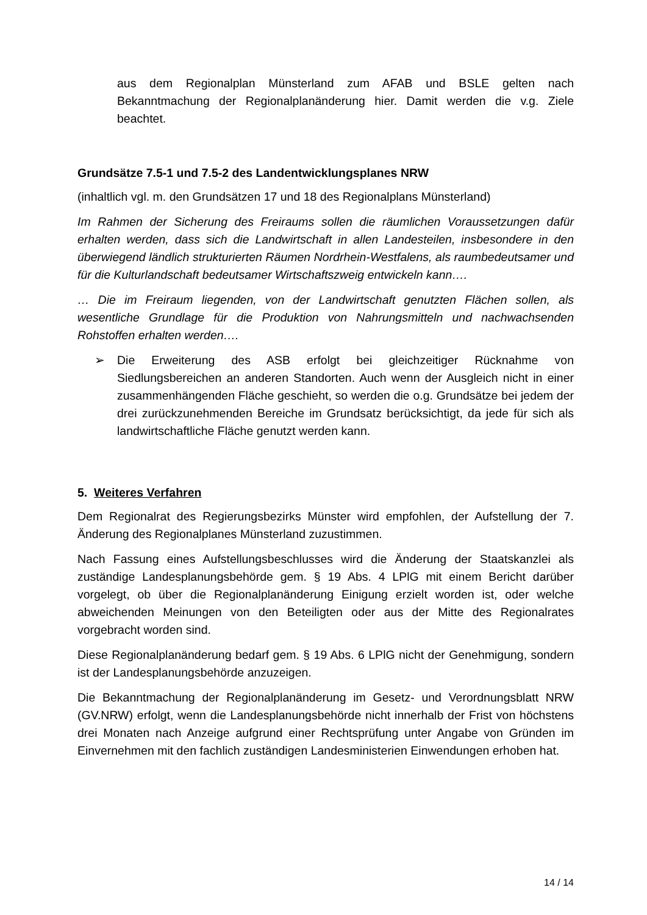aus dem Regionalplan Münsterland zum AFAB und BSLE gelten nach Bekanntmachung der Regionalplanänderung hier. Damit werden die v.g. Ziele beachtet.
Grundsätze 7.5-1 und 7.5-2 des Landentwicklungsplanes NRW
(inhaltlich vgl. m. den Grundsätzen 17 und 18 des Regionalplans Münsterland)
Im Rahmen der Sicherung des Freiraums sollen die räumlichen Voraussetzungen dafür erhalten werden, dass sich die Landwirtschaft in allen Landesteilen, insbesondere in den überwiegend ländlich strukturierten Räumen Nordrhein-Westfalens, als raumbedeutsamer und für die Kulturlandschaft bedeutsamer Wirtschaftszweig entwickeln kann….
… Die im Freiraum liegenden, von der Landwirtschaft genutzten Flächen sollen, als wesentliche Grundlage für die Produktion von Nahrungsmitteln und nachwachsenden Rohstoffen erhalten werden….
➢ Die Erweiterung des ASB erfolgt bei gleichzeitiger Rücknahme von Siedlungsbereichen an anderen Standorten. Auch wenn der Ausgleich nicht in einer zusammenhängenden Fläche geschieht, so werden die o.g. Grundsätze bei jedem der drei zurückzunehmenden Bereiche im Grundsatz berücksichtigt, da jede für sich als landwirtschaftliche Fläche genutzt werden kann.
5. Weiteres Verfahren
Dem Regionalrat des Regierungsbezirks Münster wird empfohlen, der Aufstellung der 7. Änderung des Regionalplanes Münsterland zuzustimmen.
Nach Fassung eines Aufstellungsbeschlusses wird die Änderung der Staatskanzlei als zuständige Landesplanungsbehörde gem. § 19 Abs. 4 LPlG mit einem Bericht darüber vorgelegt, ob über die Regionalplanänderung Einigung erzielt worden ist, oder welche abweichenden Meinungen von den Beteiligten oder aus der Mitte des Regionalrates vorgebracht worden sind.
Diese Regionalplanänderung bedarf gem. § 19 Abs. 6 LPlG nicht der Genehmigung, sondern ist der Landesplanungsbehörde anzuzeigen.
Die Bekanntmachung der Regionalplanänderung im Gesetz- und Verordnungsblatt NRW (GV.NRW) erfolgt, wenn die Landesplanungsbehörde nicht innerhalb der Frist von höchstens drei Monaten nach Anzeige aufgrund einer Rechtsprüfung unter Angabe von Gründen im Einvernehmen mit den fachlich zuständigen Landesministerien Einwendungen erhoben hat.
14 / 14